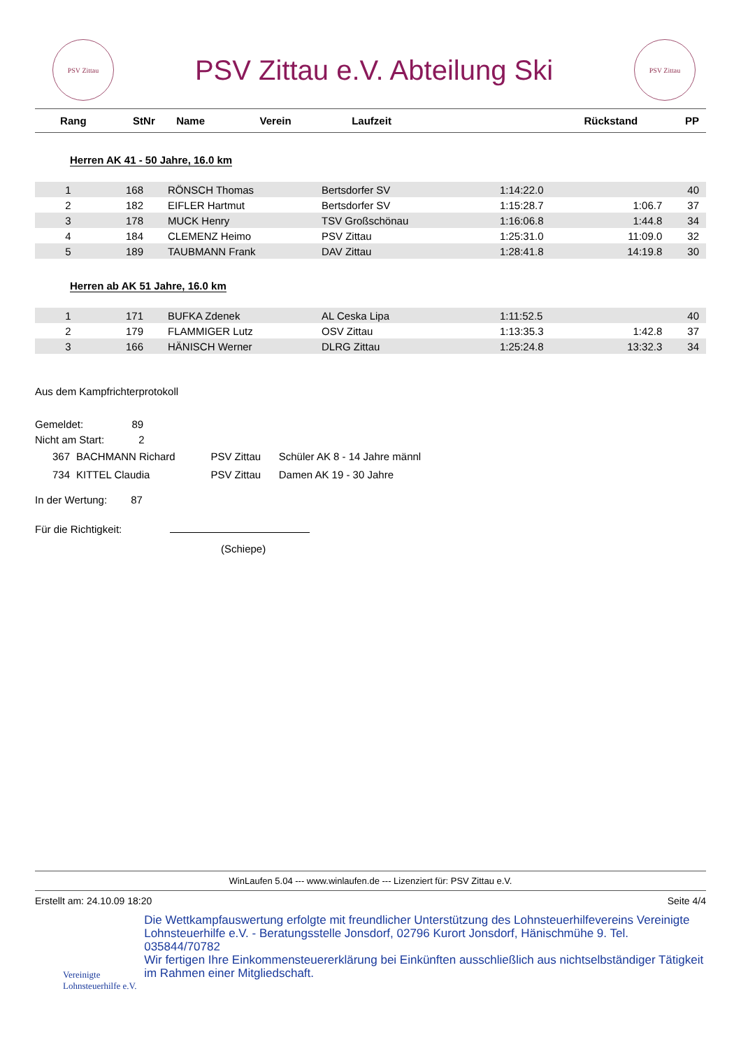PSV Zittau
PSV Zittau e.V. Abteilung Ski
PSV Zittau
| Rang | StNr | Name | Verein | Laufzeit | Rückstand | PP |
| --- | --- | --- | --- | --- | --- | --- |
Herren AK 41 - 50 Jahre, 16.0 km
| 1 | 168 | RÖNSCH Thomas | Bertsdorfer SV | 1:14:22.0 | | 40 |
| 2 | 182 | EIFLER Hartmut | Bertsdorfer SV | 1:15:28.7 | 1:06.7 | 37 |
| 3 | 178 | MUCK Henry | TSV Großschönau | 1:16:06.8 | 1:44.8 | 34 |
| 4 | 184 | CLEMENZ Heimo | PSV Zittau | 1:25:31.0 | 11:09.0 | 32 |
| 5 | 189 | TAUBMANN Frank | DAV Zittau | 1:28:41.8 | 14:19.8 | 30 |
Herren ab AK 51 Jahre, 16.0 km
| 1 | 171 | BUFKA Zdenek | AL Ceska Lipa | 1:11:52.5 | | 40 |
| 2 | 179 | FLAMMIGER Lutz | OSV Zittau | 1:13:35.3 | 1:42.8 | 37 |
| 3 | 166 | HÄNISCH Werner | DLRG Zittau | 1:25:24.8 | 13:32.3 | 34 |
Aus dem Kampfrichterprotokoll
Gemeldet: 89
Nicht am Start: 2
| 367 | BACHMANN Richard | PSV Zittau | Schüler AK 8 - 14 Jahre männl |
| 734 | KITTEL Claudia | PSV Zittau | Damen AK 19 - 30 Jahre |
In der Wertung: 87
Für die Richtigkeit:
(Schiepe)
WinLaufen 5.04 --- www.winlaufen.de --- Lizenziert für: PSV Zittau e.V.
Erstellt am: 24.10.09 18:20 Seite 4/4
Vereinigte
Lohnsteuerhilfe e.V.
Die Wettkampfauswertung erfolgte mit freundlicher Unterstützung des Lohnsteuerhilfevereins Vereinigte Lohnsteuerhilfe e.V. - Beratungsstelle Jonsdorf, 02796 Kurort Jonsdorf, Hänischmühe 9. Tel. 035844/70782
Wir fertigen Ihre Einkommensteuererklärung bei Einkünften ausschließlich aus nichtselbständiger Tätigkeit im Rahmen einer Mitgliedschaft.